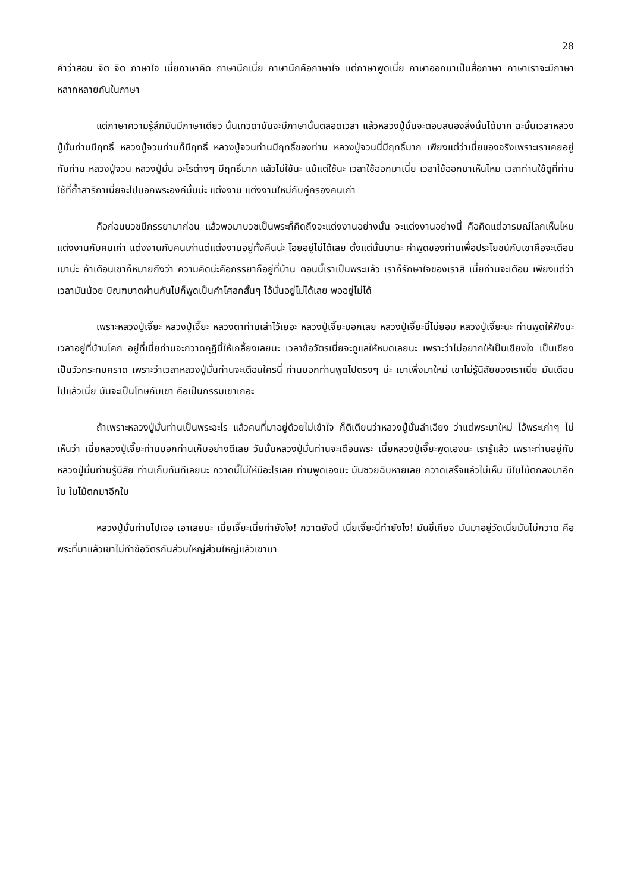28
คำว่าสอน จิต จิต ภาษาใจ เนี่ยภาษาคิด ภาษานึกเนี่ย ภาษานึกคือภาษาใจ แต่ภาษาพูดเนี่ย ภาษาออกมาเป็นสื่อภาษา ภาษาเราจะมีภาษาหลากหลายกันในภาษา
แต่ภาษาความรู้สึกมันมีภาษาเดียว นั้นเทวดามันจะมีภาษานั้นตลอดเวลา แล้วหลวงปู่มั่นจะตอบสนองสิ่งนั้นได้มาก ฉะนั้นเวลาหลวงปู่มั่นท่านมีฤทธิ์ หลวงปู่จวนท่านก็มีฤทธิ์ หลวงปู่จวนท่านมีฤทธิ์ของท่าน หลวงปู่จวนนี่มีฤทธิ์มาก เพียงแต่ว่าเนี่ยของจริงเพราะเราเคยอยู่กับท่าน หลวงปู่จวน หลวงปู่มั่น อะไรต่างๆ มีฤทธิ์มาก แล้วไม่ใช้นะ แม้แต่ใช้นะ เวลาใช้ออกมาเนี่ย เวลาใช้ออกมาเห็นไหม เวลาท่านใช้ดูที่ท่านใช้ที่ถ้ำสาริกาเนี่ยจะไปบอกพระองค์นั้นน่ะ แต่งงาน แต่งงานใหม่กับคู่ครองคนเก่า
คือก่อนบวชมีภรรยามาก่อน แล้วพอมาบวชเป็นพระก็คิดถึงจะแต่งงานอย่างนั้น จะแต่งงานอย่างนี้ คือคิดแต่อารมณ์โลกเห็นไหม แต่งงานกับคนเก่า แต่งงานกับคนเก่าแต่แต่งงานอยู่ทั้งคืนน่ะ โอยอยู่ไม่ได้เลย ตั้งแต่นั้นมานะ คำพูดของท่านเพื่อประโยชน์กับเขาคือจะเตือนเขาน่ะ ถ้าเตือนเขาก็หมายถึงว่า ความคิดน่ะคือภรรยาก็อยู่ที่บ้าน ตอนนี้เราเป็นพระแล้ว เราก็รักษาใจของเราสิ เนี่ยท่านจะเตือน เพียงแต่ว่าเวลามันน้อย บิณฑบาตผ่านกันไปก็พูดเป็นคำโศลกสั้นๆ ไอ้นั่นอยู่ไม่ได้เลย พออยู่ไม่ได้
เพราะหลวงปู่เจี๊ยะ หลวงปู่เจี๊ยะ หลวงตาท่านเล่าไว้เยอะ หลวงปู่เจี๊ยะบอกเลย หลวงปู่เจี๊ยะนี้ไม่ยอม หลวงปู่เจี๊ยะนะ ท่านพูดให้ฟังนะ เวลาอยู่ที่บ้านโคก อยู่ที่เนี่ยท่านจะกวาดกุฏินี้ให้เกลี้ยงเลยนะ เวลาข้อวัตรเนี่ยจะดูแลให้หมดเลยนะ เพราะว่าไม่อยากให้เป็นเขียงไง เป็นเขียง เป็นวัวกระทบคราด เพราะว่าเวลาหลวงปู่มั่นท่านจะเตือนใครนี่ ท่านบอกท่านพูดไปตรงๆ น่ะ เขาเพิ่งมาใหม่ เขาไม่รู้นิสัยของเราเนี่ย มันเตือนไปแล้วเนี่ย มันจะเป็นโทษกับเขา คือเป็นกรรมเขาเถอะ
ถ้าเพราะหลวงปู่มั่นท่านเป็นพระอะไร แล้วคนที่มาอยู่ด้วยไม่เข้าใจ ก็ติเตียนว่าหลวงปู่มั่นลำเอียง ว่าแต่พระมาใหม่ ไอ้พระเก่าๆ ไม่เห็นว่า เนี่ยหลวงปู่เจี๊ยะท่านบอกท่านเก็บอย่างดีเลย วันนั้นหลวงปู่มั่นท่านจะเตือนพระ เนี่ยหลวงปู่เจี๊ยะพูดเองนะ เรารู้แล้ว เพราะท่านอยู่กับหลวงปู่มั่นท่านรู้นิสัย ท่านเก็บทันทีเลยนะ กวาดนี้ไม่ให้มีอะไรเลย ท่านพูดเองนะ มันซวยฉิบหายเลย กวาดเสร็จแล้วไม่เห็น มีใบไม้ตกลงมาอีกใบ ใบไม้ตกมาอีกใบ
หลวงปู่มั่นท่านไปเจอ เอาเลยนะ เนี่ยเจี๊ยะเนี่ยทำยังไง! กวาดยังนี้ เนี่ยเจี๊ยะนี่ทำยังไง! มันขี้เกียจ มันมาอยู่วัดเนี่ยมันไม่กวาด คือพระที่มาแล้วเขาไม่ทำข้อวัตรกันส่วนใหญ่ส่วนใหญ่แล้วเขามา